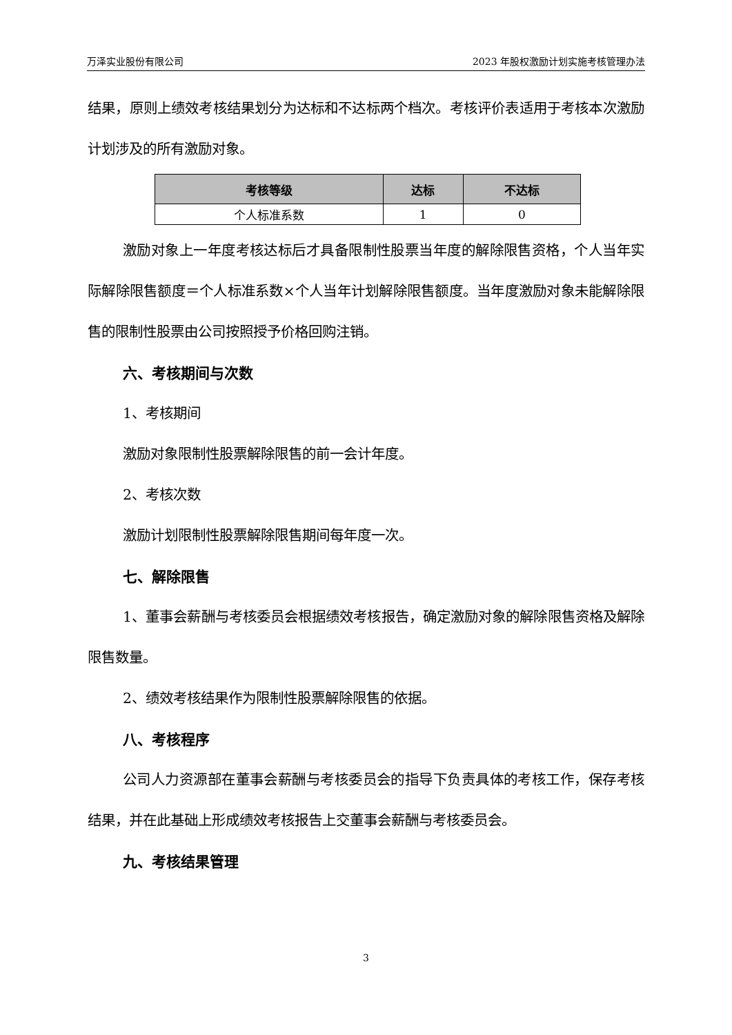万泽实业股份有限公司 2023 年股权激励计划实施考核管理办法
结果，原则上绩效考核结果划分为达标和不达标两个档次。考核评价表适用于考核本次激励计划涉及的所有激励对象。
| 考核等级 | 达标 | 不达标 |
| --- | --- | --- |
| 个人标准系数 | 1 | 0 |
激励对象上一年度考核达标后才具备限制性股票当年度的解除限售资格，个人当年实际解除限售额度＝个人标准系数×个人当年计划解除限售额度。当年度激励对象未能解除限售的限制性股票由公司按照授予价格回购注销。
六、考核期间与次数
1、考核期间
激励对象限制性股票解除限售的前一会计年度。
2、考核次数
激励计划限制性股票解除限售期间每年度一次。
七、解除限售
1、董事会薪酬与考核委员会根据绩效考核报告，确定激励对象的解除限售资格及解除限售数量。
2、绩效考核结果作为限制性股票解除限售的依据。
八、考核程序
公司人力资源部在董事会薪酬与考核委员会的指导下负责具体的考核工作，保存考核结果，并在此基础上形成绩效考核报告上交董事会薪酬与考核委员会。
九、考核结果管理
3